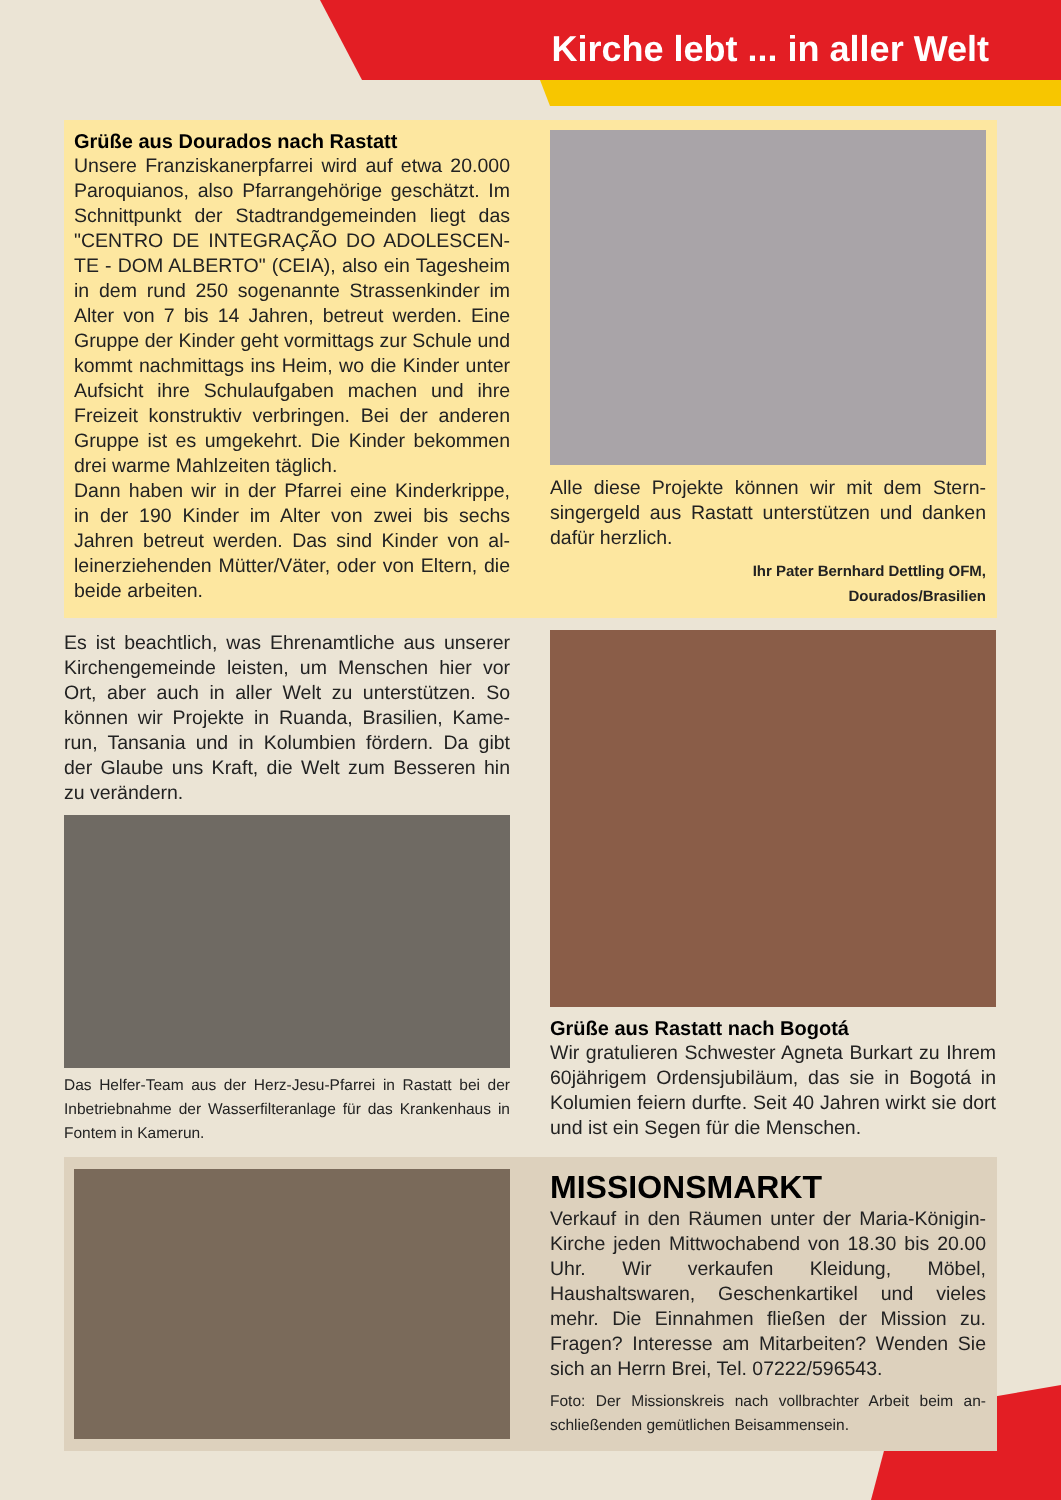Kirche lebt ... in aller Welt
Grüße aus Dourados nach Rastatt
Unsere Franziskanerpfarrei wird auf etwa 20.000 Paroquianos, also Pfarrangehörige geschätzt. Im Schnittpunkt der Stadtrandgemeinden liegt das "CENTRO DE INTEGRAÇÃO DO ADOLESCEN­TE - DOM ALBERTO" (CEIA), also ein Tagesheim in dem rund 250 sogenannte Strassenkinder im Alter von 7 bis 14 Jahren, betreut werden. Eine Gruppe der Kinder geht vormittags zur Schule und kommt nachmittags ins Heim, wo die Kin­der unter Aufsicht ihre Schulaufgaben machen und ihre Freizeit konstruktiv verbringen. Bei der anderen Gruppe ist es umgekehrt. Die Kinder be­kommen drei warme Mahlzeiten täglich.
Dann haben wir in der Pfarrei eine Kinderkrippe, in der 190 Kinder im Alter von zwei bis sechs Jahren betreut werden. Das sind Kinder von al­leinerziehenden Mütter/Väter, oder von Eltern, die beide arbeiten.
Alle diese Projekte können wir mit dem Stern­singergeld aus Rastatt unterstützen und danken dafür herzlich.
Ihr Pater Bernhard Dettling OFM,
Dourados/Brasilien
Es ist beachtlich, was Ehrenamtliche aus unserer Kirchengemeinde leisten, um Menschen hier vor Ort, aber auch in aller Welt zu unterstützen. So können wir Projekte in Ruanda, Brasilien, Kame­run, Tansania und in Kolumbien fördern. Da gibt der Glaube uns Kraft, die Welt zum Besseren hin zu verändern.
Das Helfer-Team aus der Herz-Jesu-Pfarrei in Rastatt bei der Inbetriebnahme der Wasserfilteranlage für das Kranken­haus in Fontem in Kamerun.
Grüße aus Rastatt nach Bogotá
Wir gratulieren Schwester Agneta Burkart zu Ih­rem 60jährigem Ordensjubiläum, das sie in Bogo­tá in Kolumien feiern durfte. Seit 40 Jahren wirkt sie dort und ist ein Segen für die Menschen.
MISSIONSMARKT
Verkauf in den Räumen unter der Maria-Köni­gin-Kirche jeden Mittwochabend von 18.30 bis 20.00 Uhr. Wir verkaufen Kleidung, Möbel, Haushaltswaren, Geschenkartikel und vieles mehr. Die Einnahmen fließen der Mission zu. Fragen? Interesse am Mitarbeiten? Wenden Sie sich an Herrn Brei, Tel. 07222/596543.
Foto: Der Missionskreis nach vollbrachter Arbeit beim an­schließenden gemütlichen Beisammensein.